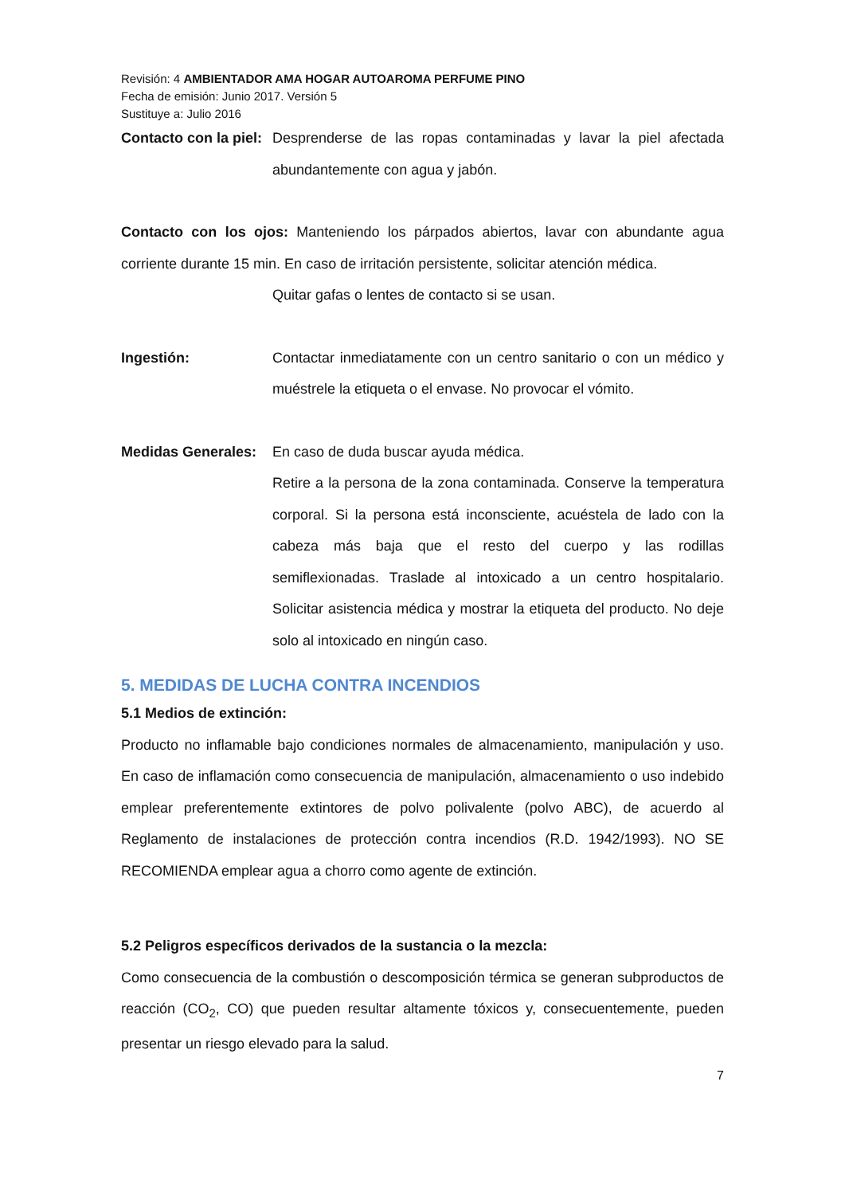Revisión: 4 AMBIENTADOR AMA HOGAR AUTOAROMA PERFUME PINO
Fecha de emisión: Junio 2017. Versión 5
Sustituye a: Julio 2016
Contacto con la piel:
Desprenderse de las ropas contaminadas y lavar la piel afectada abundantemente con agua y jabón.
Contacto con los ojos: Manteniendo los párpados abiertos, lavar con abundante agua corriente durante 15 min. En caso de irritación persistente, solicitar atención médica.
Quitar gafas o lentes de contacto si se usan.
Ingestión: Contactar inmediatamente con un centro sanitario o con un médico y muéstrele la etiqueta o el envase. No provocar el vómito.
Medidas Generales:
En caso de duda buscar ayuda médica.
Retire a la persona de la zona contaminada. Conserve la temperatura corporal. Si la persona está inconsciente, acuéstela de lado con la cabeza más baja que el resto del cuerpo y las rodillas semiflexionadas. Traslade al intoxicado a un centro hospitalario. Solicitar asistencia médica y mostrar la etiqueta del producto. No deje solo al intoxicado en ningún caso.
5. MEDIDAS DE LUCHA CONTRA INCENDIOS
5.1 Medios de extinción:
Producto no inflamable bajo condiciones normales de almacenamiento, manipulación y uso. En caso de inflamación como consecuencia de manipulación, almacenamiento o uso indebido emplear preferentemente extintores de polvo polivalente (polvo ABC), de acuerdo al Reglamento de instalaciones de protección contra incendios (R.D. 1942/1993). NO SE RECOMIENDA emplear agua a chorro como agente de extinción.
5.2 Peligros específicos derivados de la sustancia o la mezcla:
Como consecuencia de la combustión o descomposición térmica se generan subproductos de reacción (CO<sub>2</sub>, CO) que pueden resultar altamente tóxicos y, consecuentemente, pueden presentar un riesgo elevado para la salud.
7